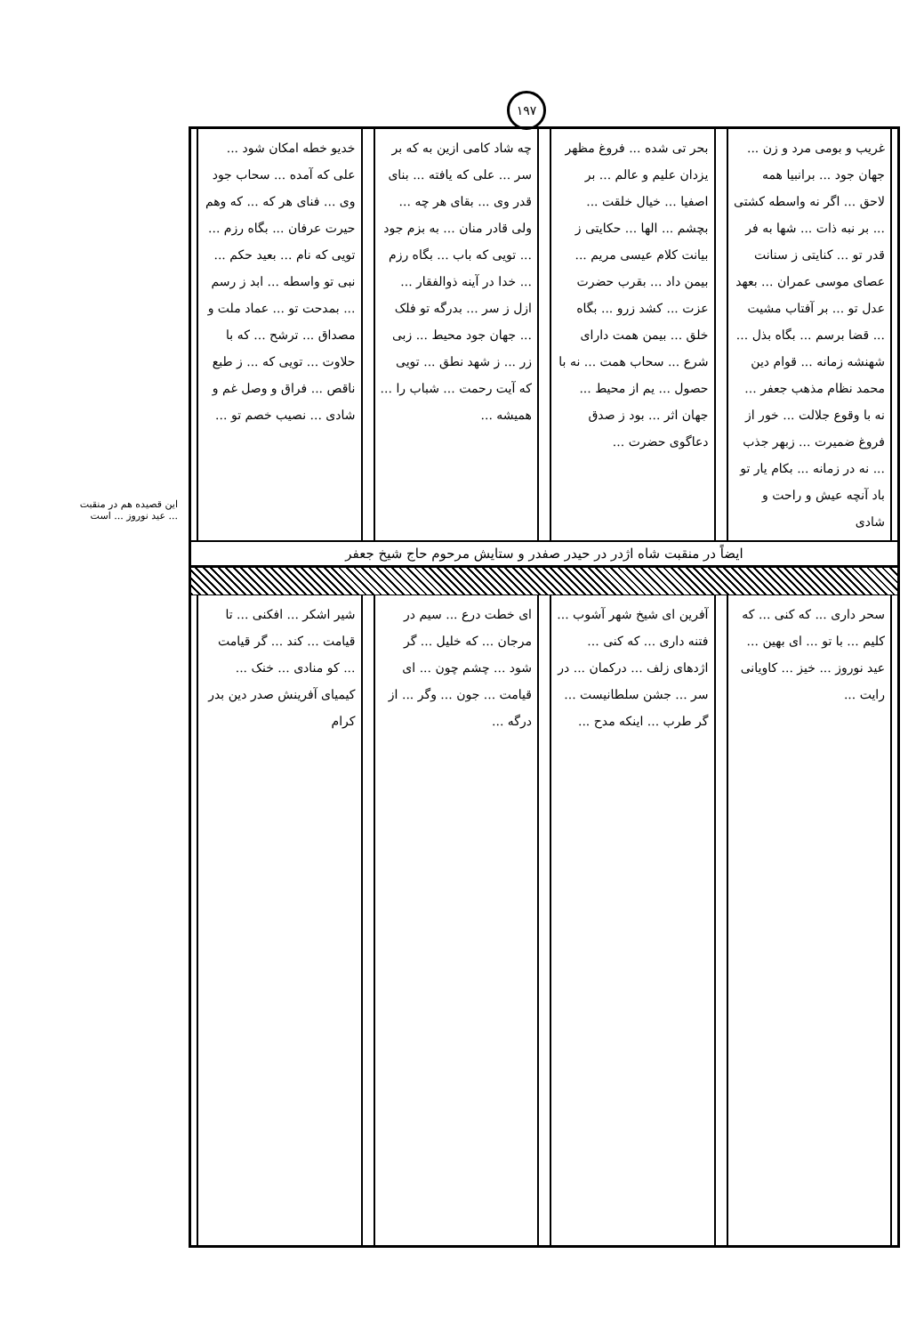۱۹۷
این قصیده هم در منقبت ... عید نوروز ... است
غریب و بومی مرد و زن ... جهان جود ... برانبیا همه لاحق ... اگر نه واسطه کشتی ... بر نبه ذات ... شها به فر قدر تو ... کنایتی ز سنانت عصای موسی عمران ... بعهد عدل تو ... بر آفتاب مشیت ... قضا برسم ... بگاه بذل ... شهنشه زمانه ... قوام دین محمد نظام مذهب جعفر ... نه با وقوع جلالت ... خور از فروغ ضمیرت ... زبهر جذب ... نه در زمانه ... بکام یار تو باد آنچه عیش و راحت و شادی
بحر تی شده ... فروغ مظهر یزدان علیم و عالم ... بر اصفیا ... خیال خلقت ... بچشم ... الها ... حکایتی ز بیانت کلام عیسی مریم ... بیمن داد ... بقرب حضرت عزت ... کشد زرو ... بگاه خلق ... بیمن همت دارای شرع ... سحاب همت ... نه با حصول ... یم از محیط ... جهان اثر ... بود ز صدق دعاگوی حضرت ...
چه شاد کامی ازین به که بر سر ... علی که یافته ... بنای قدر وی ... بقای هر چه ... ولی قادر منان ... به بزم جود ... تویی که باب ... بگاه رزم ... خدا در آینه ذوالفقار ... ازل ز سر ... بدرگه تو فلک ... جهان جود محیط ... زبی زر ... ز شهد نطق ... تویی که آیت رحمت ... شباب را ... همیشه ...
خدیو خطه امکان شود ... علی که آمده ... سحاب جود وی ... فنای هر که ... که وهم حیرت عرفان ... بگاه رزم ... تویی که نام ... بعید حکم ... نبی تو واسطه ... ابد ز رسم ... بمدحت تو ... عماد ملت و مصداق ... ترشح ... که با حلاوت ... تویی که ... ز طبع ناقص ... فراق و وصل غم و شادی ... نصیب خصم تو ...
ایضاً در منقبت شاه اژدر در حیدر صفدر و ستایش مرحوم حاج شیخ جعفر
سحر داری ... که کنی ... که کلیم ... با تو ... ای بهین ... عید نوروز ... خیز ... کاویانی رایت ...
آفرین ای شیخ شهر آشوب ... فتنه داری ... که کنی ... اژدهای زلف ... درکمان ... در سر ... جشن سلطانیست ... گر طرب ... اینکه مدح ...
ای خطت درع ... سیم در مرجان ... که خلیل ... گر شود ... چشم چون ... ای قیامت ... جون ... وگر ... از درگه ...
شیر اشکر ... افکنی ... تا قیامت ... کند ... گر قیامت ... کو منادی ... خنک ... کیمیای آفرینش صدر دین بدر کرام